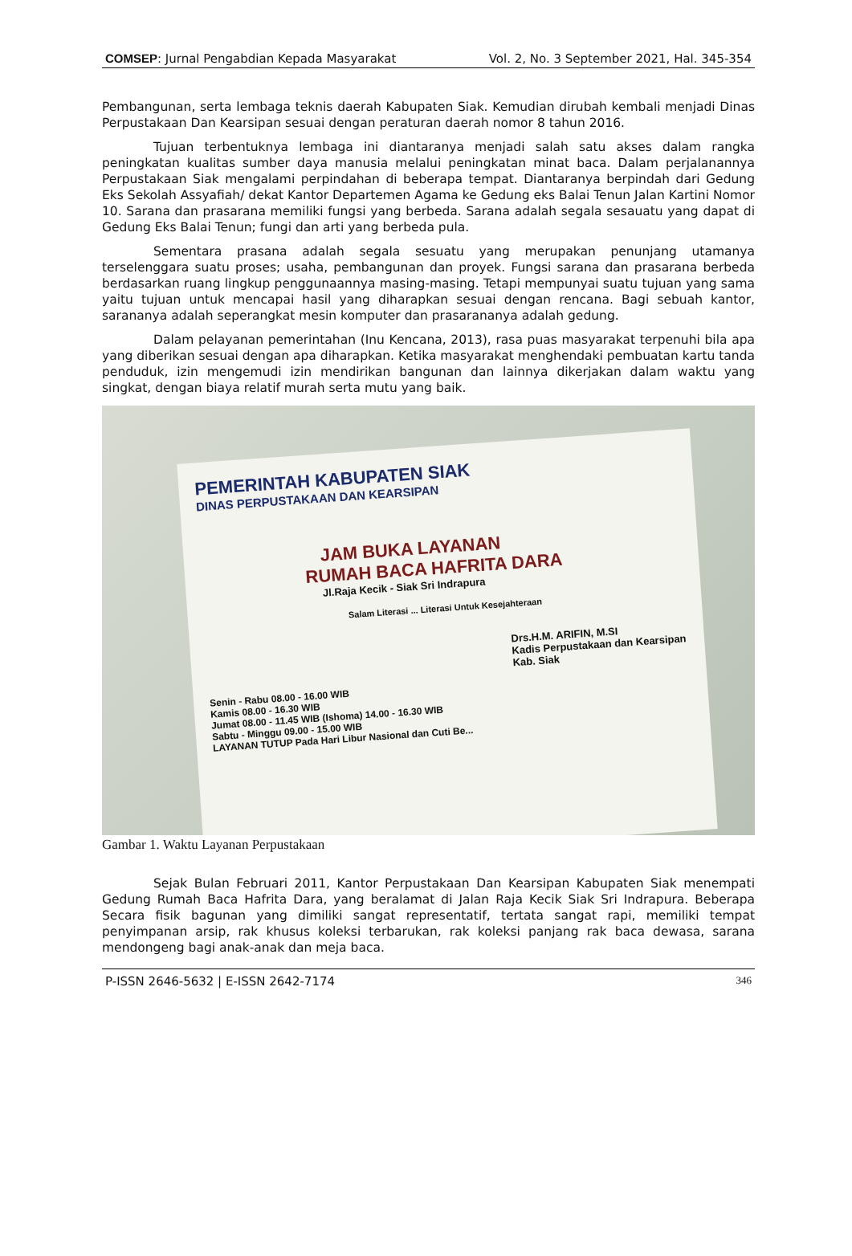COMSEP: Jurnal Pengabdian Kepada Masyarakat Vol. 2, No. 3 September 2021, Hal. 345-354
Pembangunan, serta lembaga teknis daerah Kabupaten Siak. Kemudian dirubah kembali menjadi Dinas Perpustakaan Dan Kearsipan sesuai dengan peraturan daerah nomor 8 tahun 2016.
Tujuan terbentuknya lembaga ini diantaranya menjadi salah satu akses dalam rangka peningkatan kualitas sumber daya manusia melalui peningkatan minat baca. Dalam perjalanannya Perpustakaan Siak mengalami perpindahan di beberapa tempat. Diantaranya berpindah dari Gedung Eks Sekolah Assyafiah/ dekat Kantor Departemen Agama ke Gedung eks Balai Tenun Jalan Kartini Nomor 10. Sarana dan prasarana memiliki fungsi yang berbeda. Sarana adalah segala sesauatu yang dapat di Gedung Eks Balai Tenun; fungi dan arti yang berbeda pula.
Sementara prasana adalah segala sesuatu yang merupakan penunjang utamanya terselenggara suatu proses; usaha, pembangunan dan proyek. Fungsi sarana dan prasarana berbeda berdasarkan ruang lingkup penggunaannya masing-masing. Tetapi mempunyai suatu tujuan yang sama yaitu tujuan untuk mencapai hasil yang diharapkan sesuai dengan rencana. Bagi sebuah kantor, sarananya adalah seperangkat mesin komputer dan prasarananya adalah gedung.
Dalam pelayanan pemerintahan (Inu Kencana, 2013), rasa puas masyarakat terpenuhi bila apa yang diberikan sesuai dengan apa diharapkan. Ketika masyarakat menghendaki pembuatan kartu tanda penduduk, izin mengemudi izin mendirikan bangunan dan lainnya dikerjakan dalam waktu yang singkat, dengan biaya relatif murah serta mutu yang baik.
PEMERINTAH KABUPATEN SIAK
DINAS PERPUSTAKAAN DAN KEARSIPAN
JAM BUKA LAYANAN
RUMAH BACA HAFRITA DARA
Jl.Raja Kecik - Siak Sri Indrapura
Salam Literasi ... Literasi Untuk Kesejahteraan
Drs.H.M. ARIFIN, M.SI
Kadis Perpustakaan dan Kearsipan Kab. Siak
Senin - Rabu 08.00 - 16.00 WIB
Kamis 08.00 - 16.30 WIB
Jumat 08.00 - 11.45 WIB (Ishoma) 14.00 - 16.30 WIB
Sabtu - Minggu 09.00 - 15.00 WIB
LAYANAN TUTUP Pada Hari Libur Nasional dan Cuti Be...
Gambar 1. Waktu Layanan Perpustakaan
Sejak Bulan Februari 2011, Kantor Perpustakaan Dan Kearsipan Kabupaten Siak menempati Gedung Rumah Baca Hafrita Dara, yang beralamat di Jalan Raja Kecik Siak Sri Indrapura. Beberapa Secara fisik bagunan yang dimiliki sangat representatif, tertata sangat rapi, memiliki tempat penyimpanan arsip, rak khusus koleksi terbarukan, rak koleksi panjang rak baca dewasa, sarana mendongeng bagi anak-anak dan meja baca.
P-ISSN 2646-5632 | E-ISSN 2642-7174 346